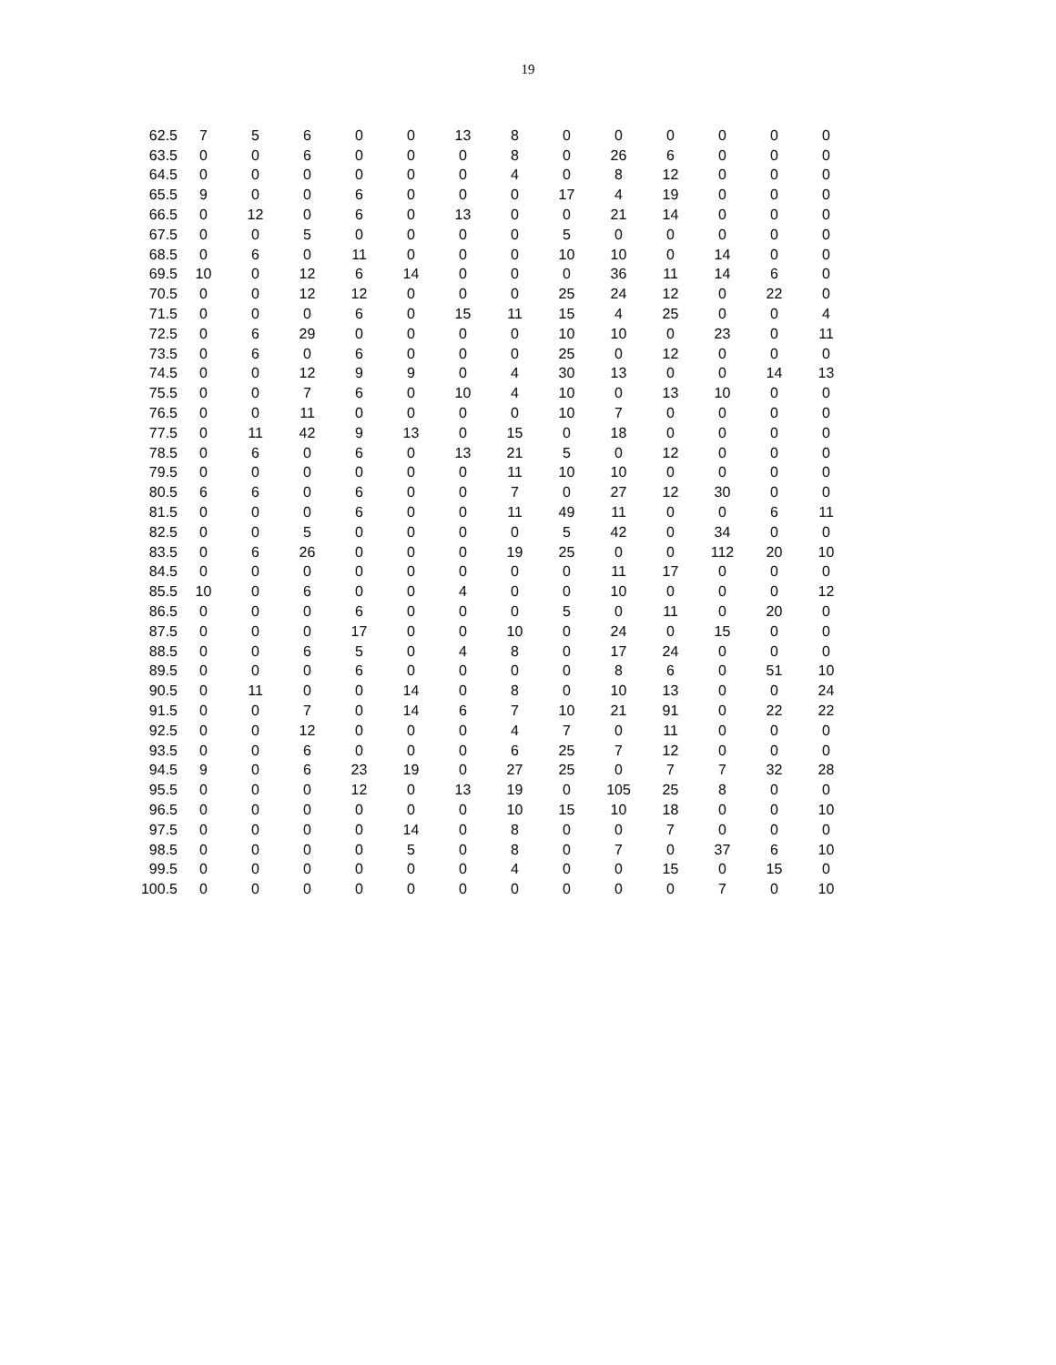19
| 62.5 | 7 | 5 | 6 | 0 | 0 | 13 | 8 | 0 | 0 | 0 | 0 | 0 | 0 |
| 63.5 | 0 | 0 | 6 | 0 | 0 | 0 | 8 | 0 | 26 | 6 | 0 | 0 | 0 |
| 64.5 | 0 | 0 | 0 | 0 | 0 | 0 | 4 | 0 | 8 | 12 | 0 | 0 | 0 |
| 65.5 | 9 | 0 | 0 | 6 | 0 | 0 | 0 | 17 | 4 | 19 | 0 | 0 | 0 |
| 66.5 | 0 | 12 | 0 | 6 | 0 | 13 | 0 | 0 | 21 | 14 | 0 | 0 | 0 |
| 67.5 | 0 | 0 | 5 | 0 | 0 | 0 | 0 | 5 | 0 | 0 | 0 | 0 | 0 |
| 68.5 | 0 | 6 | 0 | 11 | 0 | 0 | 0 | 10 | 10 | 0 | 14 | 0 | 0 |
| 69.5 | 10 | 0 | 12 | 6 | 14 | 0 | 0 | 0 | 36 | 11 | 14 | 6 | 0 |
| 70.5 | 0 | 0 | 12 | 12 | 0 | 0 | 0 | 25 | 24 | 12 | 0 | 22 | 0 |
| 71.5 | 0 | 0 | 0 | 6 | 0 | 15 | 11 | 15 | 4 | 25 | 0 | 0 | 4 |
| 72.5 | 0 | 6 | 29 | 0 | 0 | 0 | 0 | 10 | 10 | 0 | 23 | 0 | 11 |
| 73.5 | 0 | 6 | 0 | 6 | 0 | 0 | 0 | 25 | 0 | 12 | 0 | 0 | 0 |
| 74.5 | 0 | 0 | 12 | 9 | 9 | 0 | 4 | 30 | 13 | 0 | 0 | 14 | 13 |
| 75.5 | 0 | 0 | 7 | 6 | 0 | 10 | 4 | 10 | 0 | 13 | 10 | 0 | 0 |
| 76.5 | 0 | 0 | 11 | 0 | 0 | 0 | 0 | 10 | 7 | 0 | 0 | 0 | 0 |
| 77.5 | 0 | 11 | 42 | 9 | 13 | 0 | 15 | 0 | 18 | 0 | 0 | 0 | 0 |
| 78.5 | 0 | 6 | 0 | 6 | 0 | 13 | 21 | 5 | 0 | 12 | 0 | 0 | 0 |
| 79.5 | 0 | 0 | 0 | 0 | 0 | 0 | 11 | 10 | 10 | 0 | 0 | 0 | 0 |
| 80.5 | 6 | 6 | 0 | 6 | 0 | 0 | 7 | 0 | 27 | 12 | 30 | 0 | 0 |
| 81.5 | 0 | 0 | 0 | 6 | 0 | 0 | 11 | 49 | 11 | 0 | 0 | 6 | 11 |
| 82.5 | 0 | 0 | 5 | 0 | 0 | 0 | 0 | 5 | 42 | 0 | 34 | 0 | 0 |
| 83.5 | 0 | 6 | 26 | 0 | 0 | 0 | 19 | 25 | 0 | 0 | 112 | 20 | 10 |
| 84.5 | 0 | 0 | 0 | 0 | 0 | 0 | 0 | 0 | 11 | 17 | 0 | 0 | 0 |
| 85.5 | 10 | 0 | 6 | 0 | 0 | 4 | 0 | 0 | 10 | 0 | 0 | 0 | 12 |
| 86.5 | 0 | 0 | 0 | 6 | 0 | 0 | 0 | 5 | 0 | 11 | 0 | 20 | 0 |
| 87.5 | 0 | 0 | 0 | 17 | 0 | 0 | 10 | 0 | 24 | 0 | 15 | 0 | 0 |
| 88.5 | 0 | 0 | 6 | 5 | 0 | 4 | 8 | 0 | 17 | 24 | 0 | 0 | 0 |
| 89.5 | 0 | 0 | 0 | 6 | 0 | 0 | 0 | 0 | 8 | 6 | 0 | 51 | 10 |
| 90.5 | 0 | 11 | 0 | 0 | 14 | 0 | 8 | 0 | 10 | 13 | 0 | 0 | 24 |
| 91.5 | 0 | 0 | 7 | 0 | 14 | 6 | 7 | 10 | 21 | 91 | 0 | 22 | 22 |
| 92.5 | 0 | 0 | 12 | 0 | 0 | 0 | 4 | 7 | 0 | 11 | 0 | 0 | 0 |
| 93.5 | 0 | 0 | 6 | 0 | 0 | 0 | 6 | 25 | 7 | 12 | 0 | 0 | 0 |
| 94.5 | 9 | 0 | 6 | 23 | 19 | 0 | 27 | 25 | 0 | 7 | 7 | 32 | 28 |
| 95.5 | 0 | 0 | 0 | 12 | 0 | 13 | 19 | 0 | 105 | 25 | 8 | 0 | 0 |
| 96.5 | 0 | 0 | 0 | 0 | 0 | 0 | 10 | 15 | 10 | 18 | 0 | 0 | 10 |
| 97.5 | 0 | 0 | 0 | 0 | 14 | 0 | 8 | 0 | 0 | 7 | 0 | 0 | 0 |
| 98.5 | 0 | 0 | 0 | 0 | 5 | 0 | 8 | 0 | 7 | 0 | 37 | 6 | 10 |
| 99.5 | 0 | 0 | 0 | 0 | 0 | 0 | 4 | 0 | 0 | 15 | 0 | 15 | 0 |
| 100.5 | 0 | 0 | 0 | 0 | 0 | 0 | 0 | 0 | 0 | 0 | 7 | 0 | 10 |